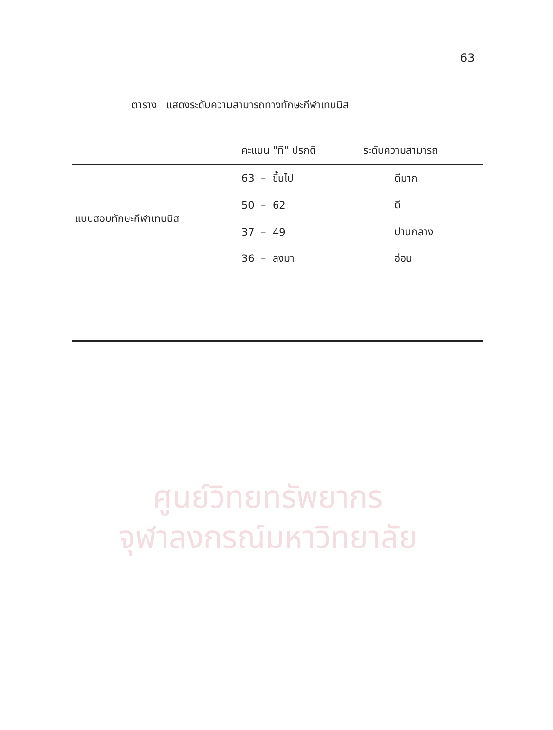ศูนย์วิทยทรัพยากร
จุฬาลงกรณ์มหาวิทยาลัย
63
ตาราง แสดงระดับความสามารถทางทักษะกีฬาเทนนิส
| | คะแนน "ที" ปรกติ | ระดับความสามารถ |
| --- | --- | --- |
| แบบสอบทักษะกีฬาเทนนิส | 63 – ขึ้นไป | ดีมาก |
| | 50 – 62 | ดี |
| | 37 – 49 | ปานกลาง |
| | 36 – ลงมา | อ่อน |